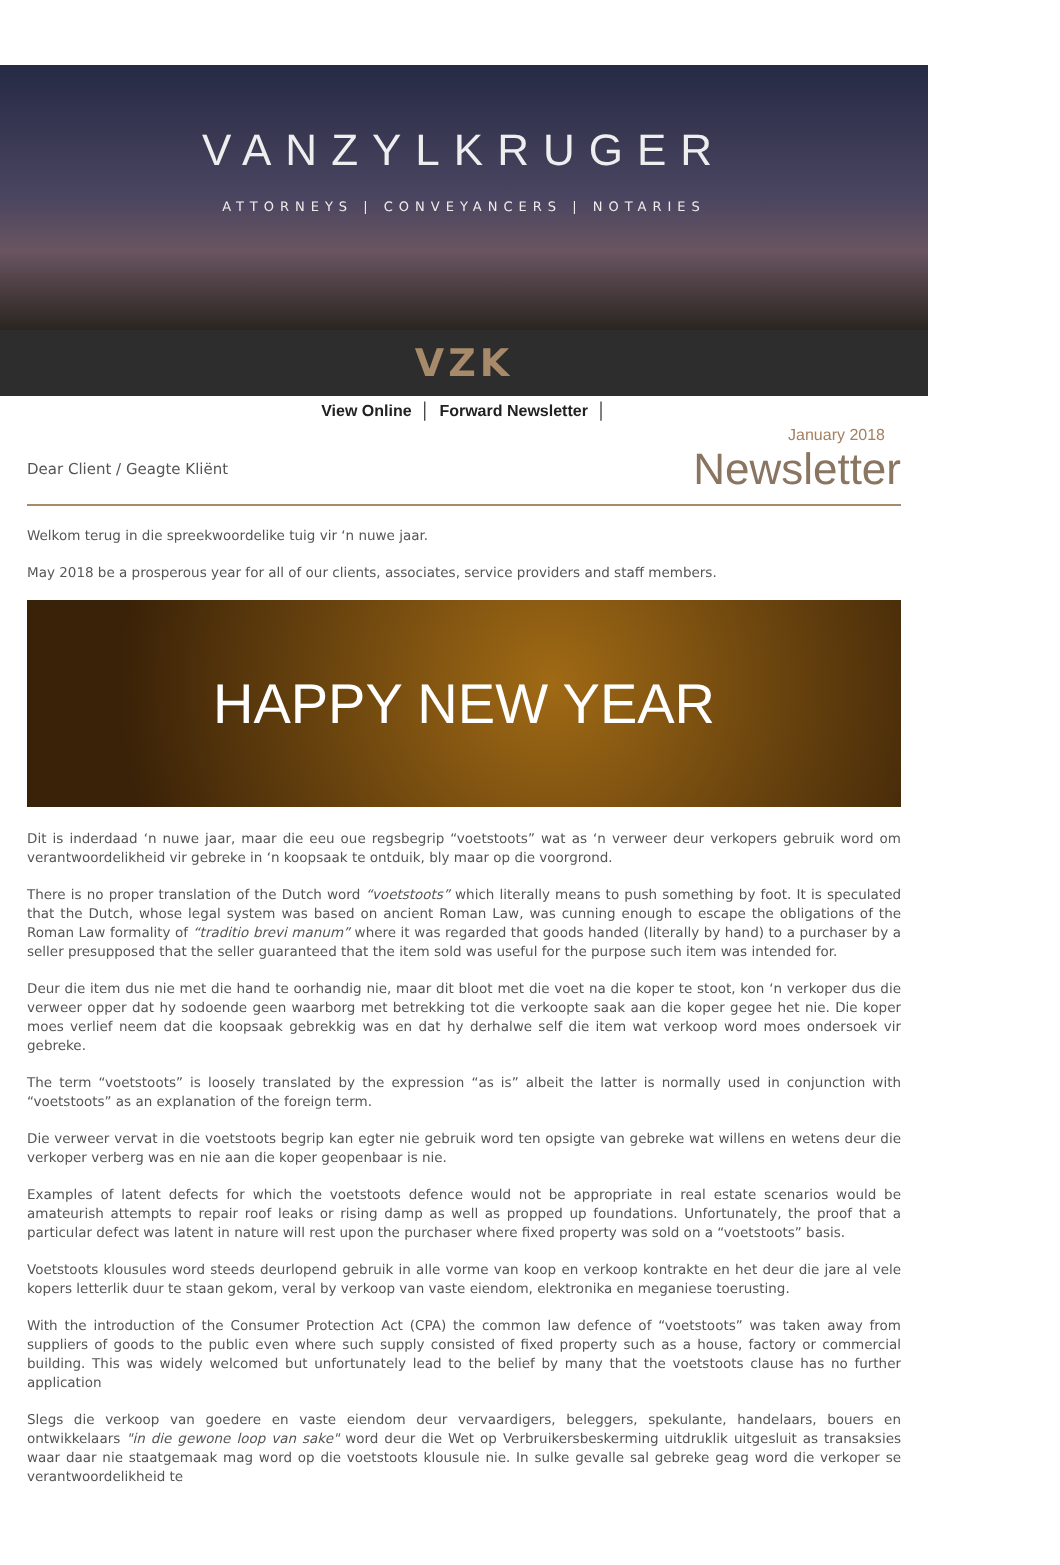VANZYLKRUGER
ATTORNEYS | CONVEYANCERS | NOTARIES
VZK
View Online │ Forward Newsletter │
January 2018
Dear Client / Geagte Kliënt Newsletter
Welkom terug in die spreekwoordelike tuig vir ‘n nuwe jaar.
May 2018 be a prosperous year for all of our clients, associates, service providers and staff members.
HAPPY NEW YEAR
Dit is inderdaad ‘n nuwe jaar, maar die eeu oue regsbegrip “voetstoots” wat as ‘n verweer deur verkopers gebruik word om verantwoordelikheid vir gebreke in ‘n koopsaak te ontduik, bly maar op die voorgrond.
There is no proper translation of the Dutch word “voetstoots” which literally means to push something by foot. It is speculated that the Dutch, whose legal system was based on ancient Roman Law, was cunning enough to escape the obligations of the Roman Law formality of “traditio brevi manum” where it was regarded that goods handed (literally by hand) to a purchaser by a seller presupposed that the seller guaranteed that the item sold was useful for the purpose such item was intended for.
Deur die item dus nie met die hand te oorhandig nie, maar dit bloot met die voet na die koper te stoot, kon ‘n verkoper dus die verweer opper dat hy sodoende geen waarborg met betrekking tot die verkoopte saak aan die koper gegee het nie. Die koper moes verlief neem dat die koopsaak gebrekkig was en dat hy derhalwe self die item wat verkoop word moes ondersoek vir gebreke.
The term “voetstoots” is loosely translated by the expression “as is” albeit the latter is normally used in conjunction with “voetstoots” as an explanation of the foreign term.
Die verweer vervat in die voetstoots begrip kan egter nie gebruik word ten opsigte van gebreke wat willens en wetens deur die verkoper verberg was en nie aan die koper geopenbaar is nie.
Examples of latent defects for which the voetstoots defence would not be appropriate in real estate scenarios would be amateurish attempts to repair roof leaks or rising damp as well as propped up foundations. Unfortunately, the proof that a particular defect was latent in nature will rest upon the purchaser where fixed property was sold on a “voetstoots” basis.
Voetstoots klousules word steeds deurlopend gebruik in alle vorme van koop en verkoop kontrakte en het deur die jare al vele kopers letterlik duur te staan gekom, veral by verkoop van vaste eiendom, elektronika en meganiese toerusting.
With the introduction of the Consumer Protection Act (CPA) the common law defence of “voetstoots” was taken away from suppliers of goods to the public even where such supply consisted of fixed property such as a house, factory or commercial building. This was widely welcomed but unfortunately lead to the belief by many that the voetstoots clause has no further application
Slegs die verkoop van goedere en vaste eiendom deur vervaardigers, beleggers, spekulante, handelaars, bouers en ontwikkelaars "in die gewone loop van sake" word deur die Wet op Verbruikersbeskerming uitdruklik uitgesluit as transaksies waar daar nie staatgemaak mag word op die voetstoots klousule nie. In sulke gevalle sal gebreke geag word die verkoper se verantwoordelikheid te